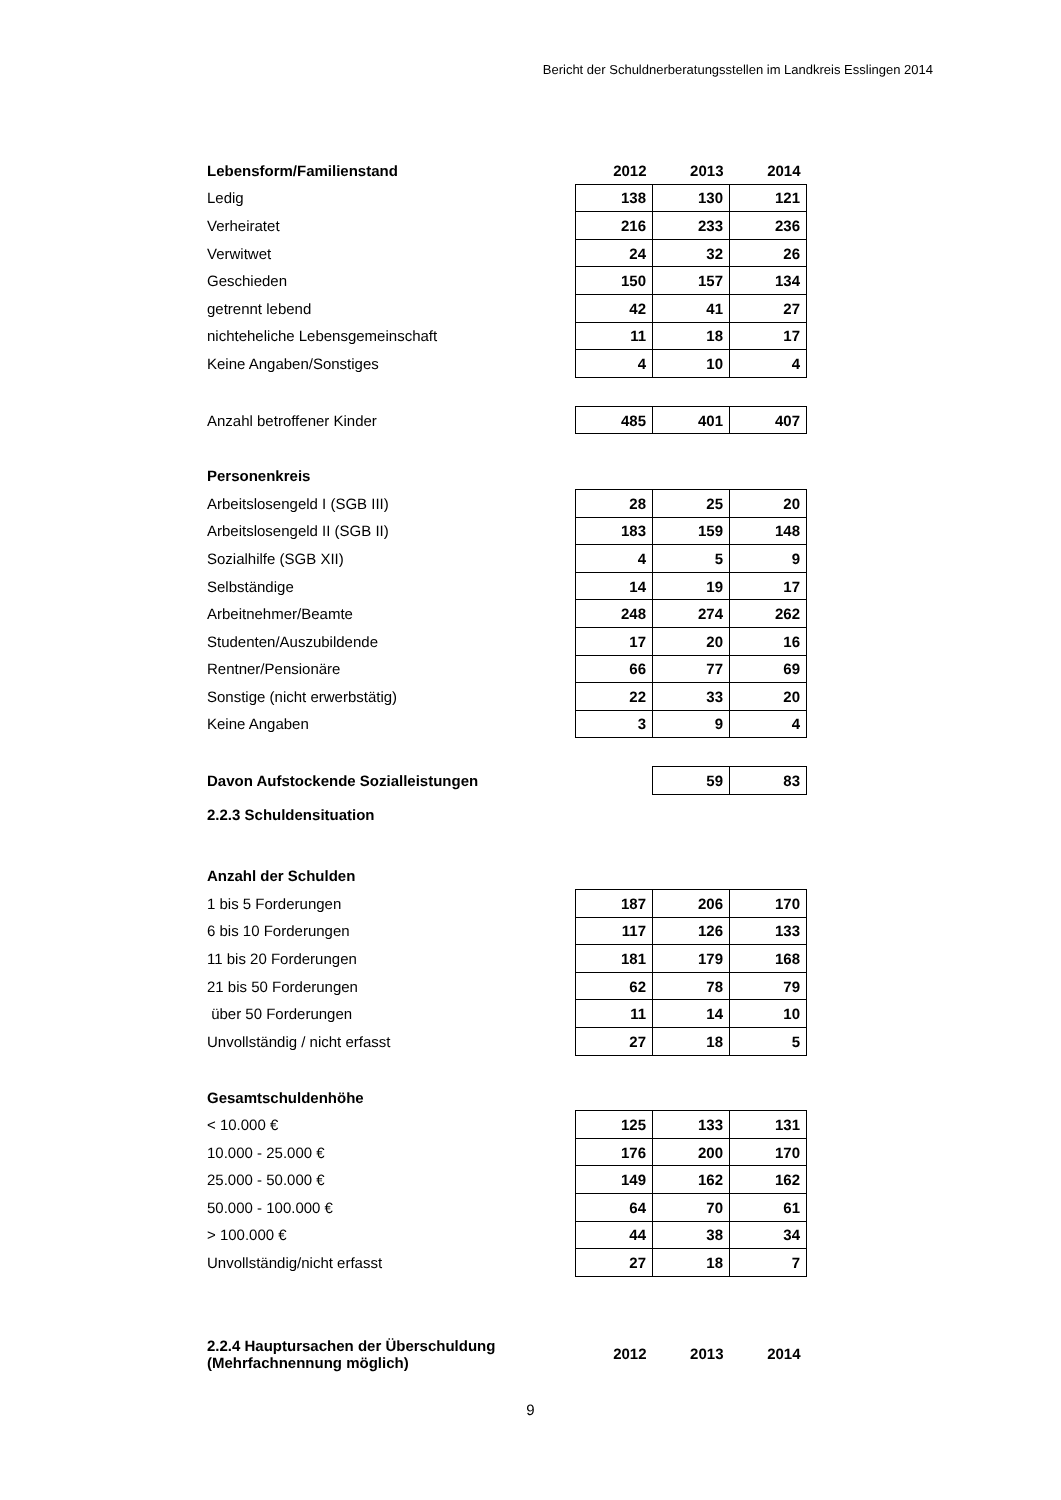Bericht der Schuldnerberatungsstellen im Landkreis Esslingen 2014
| Lebensform/Familienstand | 2012 | 2013 | 2014 |
| --- | --- | --- | --- |
| Ledig | 138 | 130 | 121 |
| Verheiratet | 216 | 233 | 236 |
| Verwitwet | 24 | 32 | 26 |
| Geschieden | 150 | 157 | 134 |
| getrennt lebend | 42 | 41 | 27 |
| nichteheliche Lebensgemeinschaft | 11 | 18 | 17 |
| Keine Angaben/Sonstiges | 4 | 10 | 4 |
| Anzahl betroffener Kinder | 485 | 401 | 407 |
| Personenkreis | | | |
| Arbeitslosengeld I (SGB III) | 28 | 25 | 20 |
| Arbeitslosengeld II (SGB II) | 183 | 159 | 148 |
| Sozialhilfe (SGB XII) | 4 | 5 | 9 |
| Selbständige | 14 | 19 | 17 |
| Arbeitnehmer/Beamte | 248 | 274 | 262 |
| Studenten/Auszubildende | 17 | 20 | 16 |
| Rentner/Pensionäre | 66 | 77 | 69 |
| Sonstige (nicht erwerbstätig) | 22 | 33 | 20 |
| Keine Angaben | 3 | 9 | 4 |
| Davon Aufstockende Sozialleistungen | | 59 | 83 |
| 2.2.3 Schuldensituation | | | |
| Anzahl der Schulden | | | |
| 1 bis 5 Forderungen | 187 | 206 | 170 |
| 6 bis 10 Forderungen | 117 | 126 | 133 |
| 11 bis 20 Forderungen | 181 | 179 | 168 |
| 21 bis 50 Forderungen | 62 | 78 | 79 |
| über 50 Forderungen | 11 | 14 | 10 |
| Unvollständig / nicht erfasst | 27 | 18 | 5 |
| Gesamtschuldenhöhe | | | |
| < 10.000 € | 125 | 133 | 131 |
| 10.000 - 25.000 € | 176 | 200 | 170 |
| 25.000 - 50.000 € | 149 | 162 | 162 |
| 50.000 - 100.000 € | 64 | 70 | 61 |
| > 100.000 € | 44 | 38 | 34 |
| Unvollständig/nicht erfasst | 27 | 18 | 7 |
| 2.2.4 Hauptursachen der Überschuldung (Mehrfachnennung möglich) | 2012 | 2013 | 2014 |
9